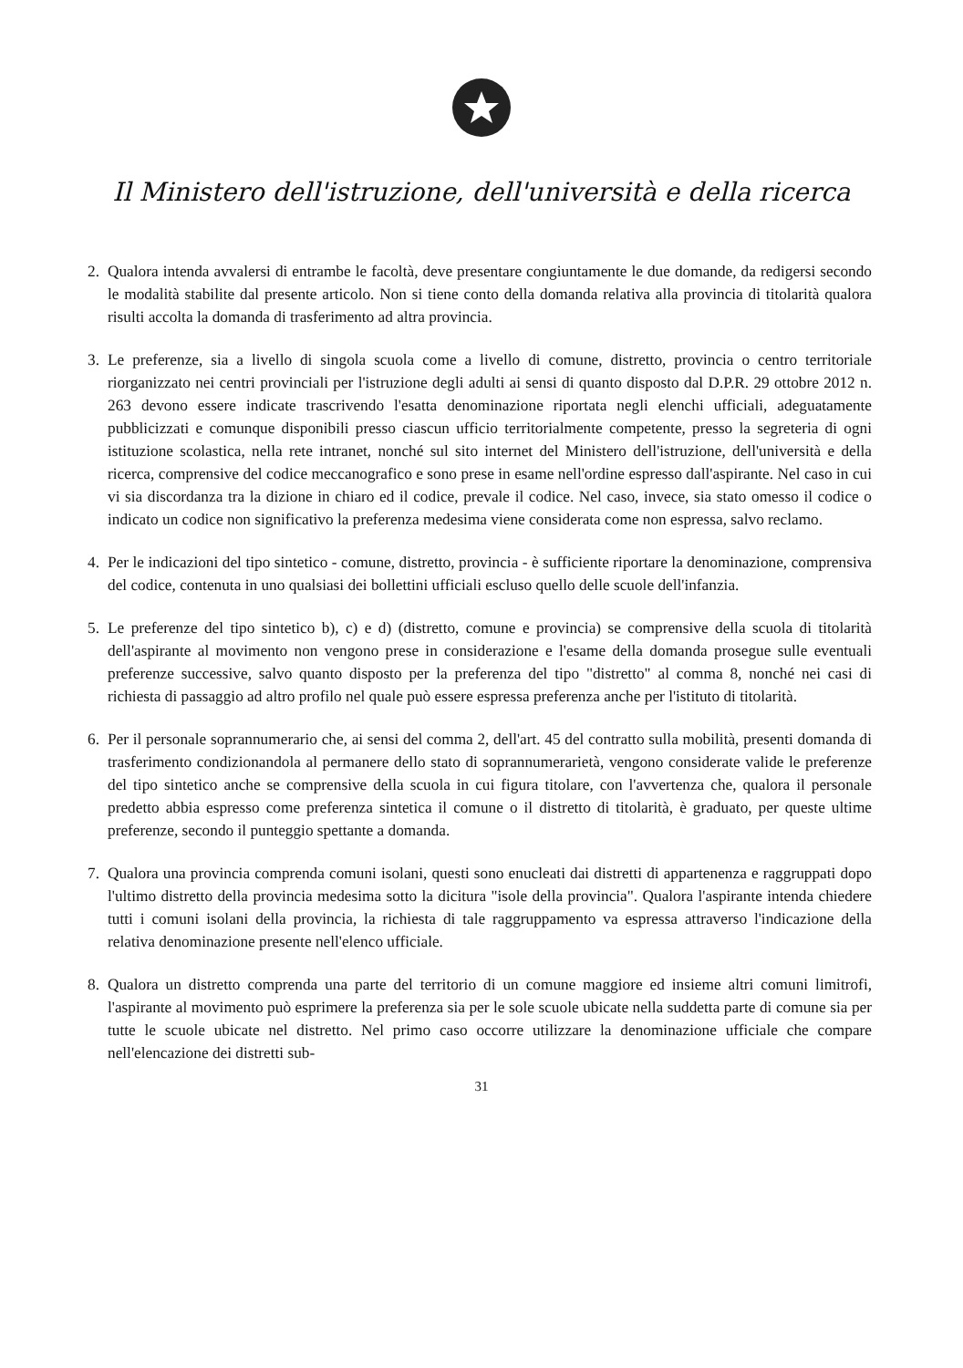Il Ministero dell'istruzione, dell'università e della ricerca
2. Qualora intenda avvalersi di entrambe le facoltà, deve presentare congiuntamente le due domande, da redigersi secondo le modalità stabilite dal presente articolo. Non si tiene conto della domanda relativa alla provincia di titolarità qualora risulti accolta la domanda di trasferimento ad altra provincia.
3. Le preferenze, sia a livello di singola scuola come a livello di comune, distretto, provincia o centro territoriale riorganizzato nei centri provinciali per l'istruzione degli adulti ai sensi di quanto disposto dal D.P.R. 29 ottobre 2012 n. 263 devono essere indicate trascrivendo l'esatta denominazione riportata negli elenchi ufficiali, adeguatamente pubblicizzati e comunque disponibili presso ciascun ufficio territorialmente competente, presso la segreteria di ogni istituzione scolastica, nella rete intranet, nonché sul sito internet del Ministero dell'istruzione, dell'università e della ricerca, comprensive del codice meccanografico e sono prese in esame nell'ordine espresso dall'aspirante. Nel caso in cui vi sia discordanza tra la dizione in chiaro ed il codice, prevale il codice. Nel caso, invece, sia stato omesso il codice o indicato un codice non significativo la preferenza medesima viene considerata come non espressa, salvo reclamo.
4. Per le indicazioni del tipo sintetico - comune, distretto, provincia - è sufficiente riportare la denominazione, comprensiva del codice, contenuta in uno qualsiasi dei bollettini ufficiali escluso quello delle scuole dell'infanzia.
5. Le preferenze del tipo sintetico b), c) e d) (distretto, comune e provincia) se comprensive della scuola di titolarità dell'aspirante al movimento non vengono prese in considerazione e l'esame della domanda prosegue sulle eventuali preferenze successive, salvo quanto disposto per la preferenza del tipo "distretto" al comma 8, nonché nei casi di richiesta di passaggio ad altro profilo nel quale può essere espressa preferenza anche per l'istituto di titolarità.
6. Per il personale soprannumerario che, ai sensi del comma 2, dell'art. 45 del contratto sulla mobilità, presenti domanda di trasferimento condizionandola al permanere dello stato di soprannumerarietà, vengono considerate valide le preferenze del tipo sintetico anche se comprensive della scuola in cui figura titolare, con l'avvertenza che, qualora il personale predetto abbia espresso come preferenza sintetica il comune o il distretto di titolarità, è graduato, per queste ultime preferenze, secondo il punteggio spettante a domanda.
7. Qualora una provincia comprenda comuni isolani, questi sono enucleati dai distretti di appartenenza e raggruppati dopo l'ultimo distretto della provincia medesima sotto la dicitura "isole della provincia". Qualora l'aspirante intenda chiedere tutti i comuni isolani della provincia, la richiesta di tale raggruppamento va espressa attraverso l'indicazione della relativa denominazione presente nell'elenco ufficiale.
8. Qualora un distretto comprenda una parte del territorio di un comune maggiore ed insieme altri comuni limitrofi, l'aspirante al movimento può esprimere la preferenza sia per le sole scuole ubicate nella suddetta parte di comune sia per tutte le scuole ubicate nel distretto. Nel primo caso occorre utilizzare la denominazione ufficiale che compare nell'elencazione dei distretti sub-
31